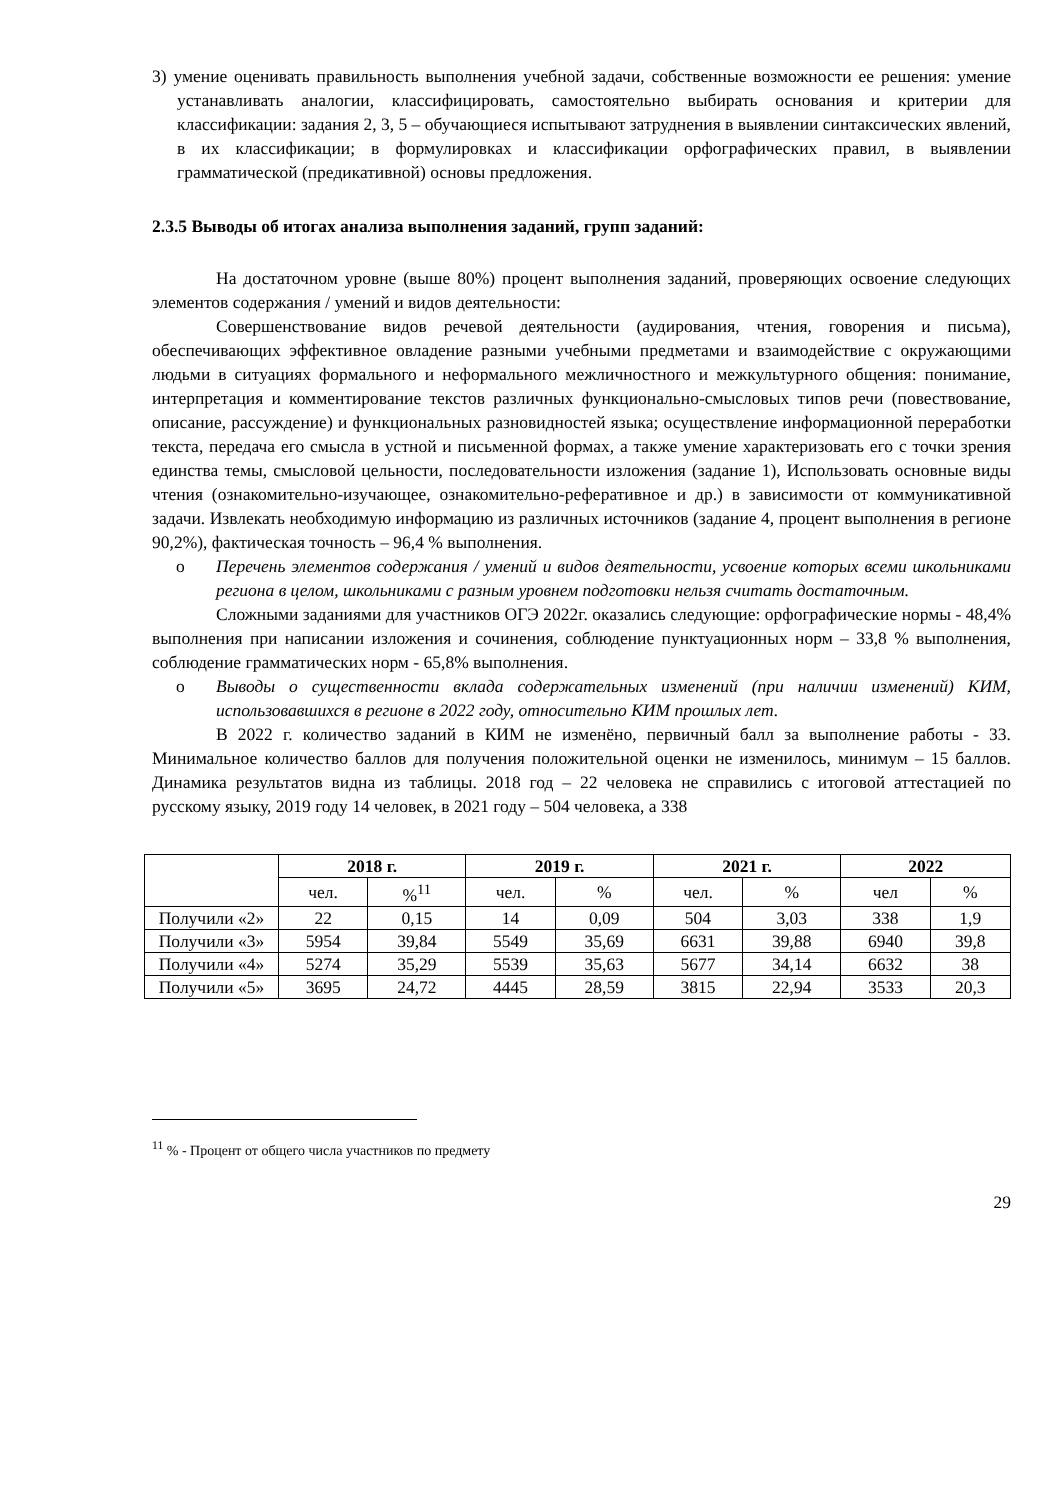3) умение оценивать правильность выполнения учебной задачи, собственные возможности ее решения: умение устанавливать аналогии, классифицировать, самостоятельно выбирать основания и критерии для классификации: задания 2, 3, 5 – обучающиеся испытывают затруднения в выявлении синтаксических явлений, в их классификации; в формулировках и классификации орфографических правил, в выявлении грамматической (предикативной) основы предложения.
2.3.5 Выводы об итогах анализа выполнения заданий, групп заданий:
На достаточном уровне (выше 80%) процент выполнения заданий, проверяющих освоение следующих элементов содержания / умений и видов деятельности:
Совершенствование видов речевой деятельности (аудирования, чтения, говорения и письма), обеспечивающих эффективное овладение разными учебными предметами и взаимодействие с окружающими людьми в ситуациях формального и неформального межличностного и межкультурного общения: понимание, интерпретация и комментирование текстов различных функционально-смысловых типов речи (повествование, описание, рассуждение) и функциональных разновидностей языка; осуществление информационной переработки текста, передача его смысла в устной и письменной формах, а также умение характеризовать его с точки зрения единства темы, смысловой цельности, последовательности изложения (задание 1), Использовать основные виды чтения (ознакомительно-изучающее, ознакомительно-реферативное и др.) в зависимости от коммуникативной задачи. Извлекать необходимую информацию из различных источников (задание 4, процент выполнения в регионе 90,2%), фактическая точность – 96,4 % выполнения.
o Перечень элементов содержания / умений и видов деятельности, усвоение которых всеми школьниками региона в целом, школьниками с разным уровнем подготовки нельзя считать достаточным.
Сложными заданиями для участников ОГЭ 2022г. оказались следующие: орфографические нормы - 48,4% выполнения при написании изложения и сочинения, соблюдение пунктуационных норм – 33,8 % выполнения, соблюдение грамматических норм - 65,8% выполнения.
o Выводы о существенности вклада содержательных изменений (при наличии изменений) КИМ, использовавшихся в регионе в 2022 году, относительно КИМ прошлых лет.
В 2022 г. количество заданий в КИМ не изменёно, первичный балл за выполнение работы - 33. Минимальное количество баллов для получения положительной оценки не изменилось, минимум – 15 баллов. Динамика результатов видна из таблицы. 2018 год – 22 человека не справились с итоговой аттестацией по русскому языку, 2019 году 14 человек, в 2021 году – 504 человека, а 338
| | 2018 г. | | 2019 г. | | 2021 г. | | 2022 | |
| --- | --- | --- | --- | --- | --- | --- | --- | --- |
| | чел. | %<sup>11</sup> | чел. | % | чел. | % | чел | % |
| Получили «2» | 22 | 0,15 | 14 | 0,09 | 504 | 3,03 | 338 | 1,9 |
| Получили «3» | 5954 | 39,84 | 5549 | 35,69 | 6631 | 39,88 | 6940 | 39,8 |
| Получили «4» | 5274 | 35,29 | 5539 | 35,63 | 5677 | 34,14 | 6632 | 38 |
| Получили «5» | 3695 | 24,72 | 4445 | 28,59 | 3815 | 22,94 | 3533 | 20,3 |
<sup>11</sup> % - Процент от общего числа участников по предмету
29